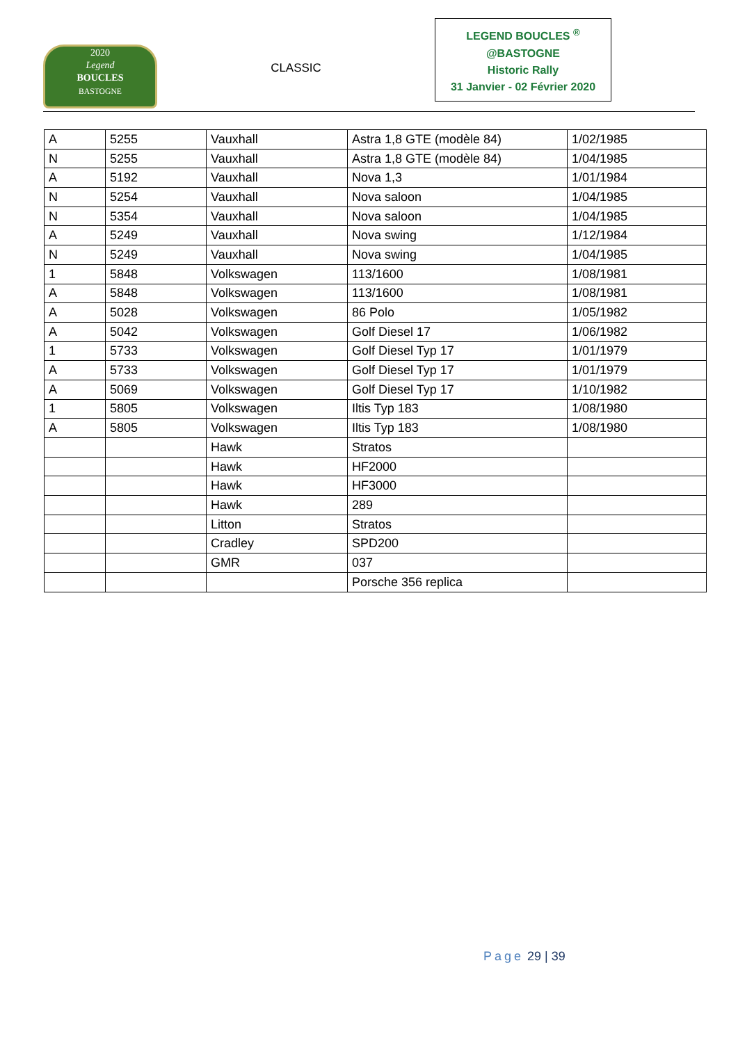2020
Legend
BOUCLES
BASTOGNE
CLASSIC
LEGEND BOUCLES <sup>®</sup>
@BASTOGNE
Historic Rally
31 Janvier - 02 Février 2020
| A | 5255 | Vauxhall | Astra 1,8 GTE (modèle 84) | 1/02/1985 |
| N | 5255 | Vauxhall | Astra 1,8 GTE (modèle 84) | 1/04/1985 |
| A | 5192 | Vauxhall | Nova 1,3 | 1/01/1984 |
| N | 5254 | Vauxhall | Nova saloon | 1/04/1985 |
| N | 5354 | Vauxhall | Nova saloon | 1/04/1985 |
| A | 5249 | Vauxhall | Nova swing | 1/12/1984 |
| N | 5249 | Vauxhall | Nova swing | 1/04/1985 |
| 1 | 5848 | Volkswagen | 113/1600 | 1/08/1981 |
| A | 5848 | Volkswagen | 113/1600 | 1/08/1981 |
| A | 5028 | Volkswagen | 86 Polo | 1/05/1982 |
| A | 5042 | Volkswagen | Golf Diesel 17 | 1/06/1982 |
| 1 | 5733 | Volkswagen | Golf Diesel Typ 17 | 1/01/1979 |
| A | 5733 | Volkswagen | Golf Diesel Typ 17 | 1/01/1979 |
| A | 5069 | Volkswagen | Golf Diesel Typ 17 | 1/10/1982 |
| 1 | 5805 | Volkswagen | Iltis Typ 183 | 1/08/1980 |
| A | 5805 | Volkswagen | Iltis Typ 183 | 1/08/1980 |
| | | Hawk | Stratos | |
| | | Hawk | HF2000 | |
| | | Hawk | HF3000 | |
| | | Hawk | 289 | |
| | | Litton | Stratos | |
| | | Cradley | SPD200 | |
| | | GMR | 037 | |
| | | | Porsche 356 replica | |
Page 29 | 39